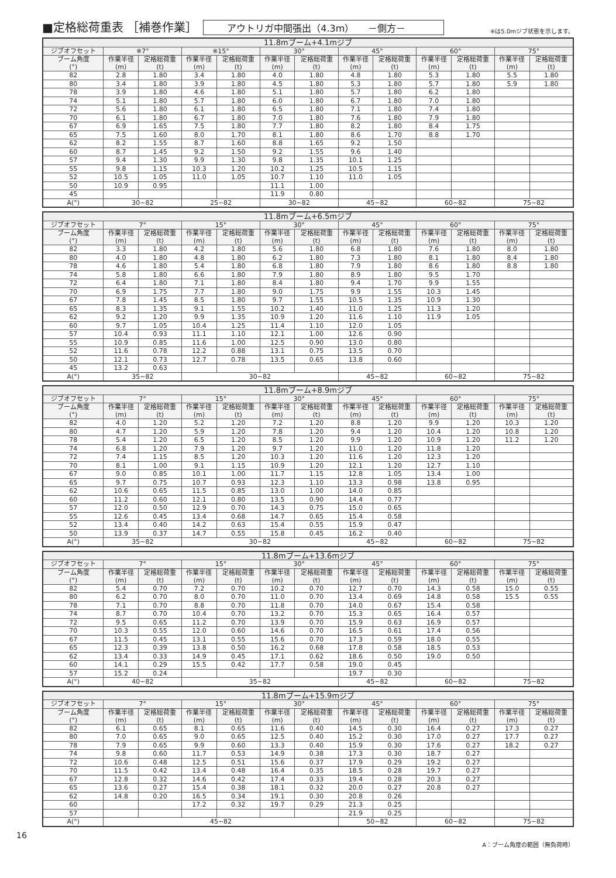■定格総荷重表 ［補巻作業］
アウトリガ中間張出（4.3m）　　－側方－
※は5.0mジブ状態を示します。
| 11.8mブーム+4.1mジブ | | | | | | | | | | | | |
| --- | --- | --- | --- | --- | --- | --- | --- | --- | --- | --- | --- | --- |
| ジブオフセット | ※7° | | ※15° | | 30° | | 45° | | 60° | | 75° | |
| ブーム角度 (°) | 作業半径 (m) | 定格総荷重 (t) | 作業半径 (m) | 定格総荷重 (t) | 作業半径 (m) | 定格総荷重 (t) | 作業半径 (m) | 定格総荷重 (t) | 作業半径 (m) | 定格総荷重 (t) | 作業半径 (m) | 定格総荷重 (t) |
| 82 | 2.8 | 1.80 | 3.4 | 1.80 | 4.0 | 1.80 | 4.8 | 1.80 | 5.3 | 1.80 | 5.5 | 1.80 |
| 80 | 3.4 | 1.80 | 3.9 | 1.80 | 4.5 | 1.80 | 5.3 | 1.80 | 5.7 | 1.80 | 5.9 | 1.80 |
| 78 | 3.9 | 1.80 | 4.6 | 1.80 | 5.1 | 1.80 | 5.7 | 1.80 | 6.2 | 1.80 | | |
| 74 | 5.1 | 1.80 | 5.7 | 1.80 | 6.0 | 1.80 | 6.7 | 1.80 | 7.0 | 1.80 | | |
| 72 | 5.6 | 1.80 | 6.1 | 1.80 | 6.5 | 1.80 | 7.1 | 1.80 | 7.4 | 1.80 | | |
| 70 | 6.1 | 1.80 | 6.7 | 1.80 | 7.0 | 1.80 | 7.6 | 1.80 | 7.9 | 1.80 | | |
| 67 | 6.9 | 1.65 | 7.5 | 1.80 | 7.7 | 1.80 | 8.2 | 1.80 | 8.4 | 1.75 | | |
| 65 | 7.5 | 1.60 | 8.0 | 1.70 | 8.1 | 1.80 | 8.6 | 1.70 | 8.8 | 1.70 | | |
| 62 | 8.2 | 1.55 | 8.7 | 1.60 | 8.8 | 1.65 | 9.2 | 1.50 | | | | |
| 60 | 8.7 | 1.45 | 9.2 | 1.50 | 9.2 | 1.55 | 9.6 | 1.40 | | | | |
| 57 | 9.4 | 1.30 | 9.9 | 1.30 | 9.8 | 1.35 | 10.1 | 1.25 | | | | |
| 55 | 9.8 | 1.15 | 10.3 | 1.20 | 10.2 | 1.25 | 10.5 | 1.15 | | | | |
| 52 | 10.5 | 1.05 | 11.0 | 1.05 | 10.7 | 1.10 | 11.0 | 1.05 | | | | |
| 50 | 10.9 | 0.95 | | | 11.1 | 1.00 | | | | | | |
| 45 | | | | | 11.9 | 0.80 | | | | | | |
| A(°) | 30~82 | | 25~82 | | 30~82 | | 45~82 | | 60~82 | | 75~82 | |
| 11.8mブーム+6.5mジブ | | | | | | | | | | | | |
| --- | --- | --- | --- | --- | --- | --- | --- | --- | --- | --- | --- | --- |
| ジブオフセット | 7° | | 15° | | 30° | | 45° | | 60° | | 75° | |
| ブーム角度 (°) | 作業半径 (m) | 定格総荷重 (t) | 作業半径 (m) | 定格総荷重 (t) | 作業半径 (m) | 定格総荷重 (t) | 作業半径 (m) | 定格総荷重 (t) | 作業半径 (m) | 定格総荷重 (t) | 作業半径 (m) | 定格総荷重 (t) |
| 82 | 3.3 | 1.80 | 4.2 | 1.80 | 5.6 | 1.80 | 6.8 | 1.80 | 7.6 | 1.80 | 8.0 | 1.80 |
| 80 | 4.0 | 1.80 | 4.8 | 1.80 | 6.2 | 1.80 | 7.3 | 1.80 | 8.1 | 1.80 | 8.4 | 1.80 |
| 78 | 4.6 | 1.80 | 5.4 | 1.80 | 6.8 | 1.80 | 7.9 | 1.80 | 8.6 | 1.80 | 8.8 | 1.80 |
| 74 | 5.8 | 1.80 | 6.6 | 1.80 | 7.9 | 1.80 | 8.9 | 1.80 | 9.5 | 1.70 | | |
| 72 | 6.4 | 1.80 | 7.1 | 1.80 | 8.4 | 1.80 | 9.4 | 1.70 | 9.9 | 1.55 | | |
| 70 | 6.9 | 1.75 | 7.7 | 1.80 | 9.0 | 1.75 | 9.9 | 1.55 | 10.3 | 1.45 | | |
| 67 | 7.8 | 1.45 | 8.5 | 1.80 | 9.7 | 1.55 | 10.5 | 1.35 | 10.9 | 1.30 | | |
| 65 | 8.3 | 1.35 | 9.1 | 1.55 | 10.2 | 1.40 | 11.0 | 1.25 | 11.3 | 1.20 | | |
| 62 | 9.2 | 1.20 | 9.9 | 1.35 | 10.9 | 1.20 | 11.6 | 1.10 | 11.9 | 1.05 | | |
| 60 | 9.7 | 1.05 | 10.4 | 1.25 | 11.4 | 1.10 | 12.0 | 1.05 | | | | |
| 57 | 10.4 | 0.93 | 11.1 | 1.10 | 12.1 | 1.00 | 12.6 | 0.90 | | | | |
| 55 | 10.9 | 0.85 | 11.6 | 1.00 | 12.5 | 0.90 | 13.0 | 0.80 | | | | |
| 52 | 11.6 | 0.78 | 12.2 | 0.88 | 13.1 | 0.75 | 13.5 | 0.70 | | | | |
| 50 | 12.1 | 0.73 | 12.7 | 0.78 | 13.5 | 0.65 | 13.8 | 0.60 | | | | |
| 45 | 13.2 | 0.63 | | | | | | | | | | |
| A(°) | 35~82 | | 30~82 | | | | 45~82 | | 60~82 | | 75~82 | |
| 11.8mブーム+8.9mジブ | | | | | | | | | | | | |
| --- | --- | --- | --- | --- | --- | --- | --- | --- | --- | --- | --- | --- |
| ジブオフセット | 7° | | 15° | | 30° | | 45° | | 60° | | 75° | |
| ブーム角度 (°) | 作業半径 (m) | 定格総荷重 (t) | 作業半径 (m) | 定格総荷重 (t) | 作業半径 (m) | 定格総荷重 (t) | 作業半径 (m) | 定格総荷重 (t) | 作業半径 (m) | 定格総荷重 (t) | 作業半径 (m) | 定格総荷重 (t) |
| 82 | 4.0 | 1.20 | 5.2 | 1.20 | 7.2 | 1.20 | 8.8 | 1.20 | 9.9 | 1.20 | 10.3 | 1.20 |
| 80 | 4.7 | 1.20 | 5.9 | 1.20 | 7.8 | 1.20 | 9.4 | 1.20 | 10.4 | 1.20 | 10.8 | 1.20 |
| 78 | 5.4 | 1.20 | 6.5 | 1.20 | 8.5 | 1.20 | 9.9 | 1.20 | 10.9 | 1.20 | 11.2 | 1.20 |
| 74 | 6.8 | 1.20 | 7.9 | 1.20 | 9.7 | 1.20 | 11.0 | 1.20 | 11.8 | 1.20 | | |
| 72 | 7.4 | 1.15 | 8.5 | 1.20 | 10.3 | 1.20 | 11.6 | 1.20 | 12.3 | 1.20 | | |
| 70 | 8.1 | 1.00 | 9.1 | 1.15 | 10.9 | 1.20 | 12.1 | 1.20 | 12.7 | 1.10 | | |
| 67 | 9.0 | 0.85 | 10.1 | 1.00 | 11.7 | 1.15 | 12.8 | 1.05 | 13.4 | 1.00 | | |
| 65 | 9.7 | 0.75 | 10.7 | 0.93 | 12.3 | 1.10 | 13.3 | 0.98 | 13.8 | 0.95 | | |
| 62 | 10.6 | 0.65 | 11.5 | 0.85 | 13.0 | 1.00 | 14.0 | 0.85 | | | | |
| 60 | 11.2 | 0.60 | 12.1 | 0.80 | 13.5 | 0.90 | 14.4 | 0.77 | | | | |
| 57 | 12.0 | 0.50 | 12.9 | 0.70 | 14.3 | 0.75 | 15.0 | 0.65 | | | | |
| 55 | 12.6 | 0.45 | 13.4 | 0.68 | 14.7 | 0.65 | 15.4 | 0.58 | | | | |
| 52 | 13.4 | 0.40 | 14.2 | 0.63 | 15.4 | 0.55 | 15.9 | 0.47 | | | | |
| 50 | 13.9 | 0.37 | 14.7 | 0.55 | 15.8 | 0.45 | 16.2 | 0.40 | | | | |
| A(°) | 35~82 | | 30~82 | | | | 45~82 | | 60~82 | | 75~82 | |
| 11.8mブーム+13.6mジブ | | | | | | | | | | | | |
| --- | --- | --- | --- | --- | --- | --- | --- | --- | --- | --- | --- | --- |
| ジブオフセット | 7° | | 15° | | 30° | | 45° | | 60° | | 75° | |
| ブーム角度 (°) | 作業半径 (m) | 定格総荷重 (t) | 作業半径 (m) | 定格総荷重 (t) | 作業半径 (m) | 定格総荷重 (t) | 作業半径 (m) | 定格総荷重 (t) | 作業半径 (m) | 定格総荷重 (t) | 作業半径 (m) | 定格総荷重 (t) |
| 82 | 5.4 | 0.70 | 7.2 | 0.70 | 10.2 | 0.70 | 12.7 | 0.70 | 14.3 | 0.58 | 15.0 | 0.55 |
| 80 | 6.2 | 0.70 | 8.0 | 0.70 | 11.0 | 0.70 | 13.4 | 0.69 | 14.8 | 0.58 | 15.5 | 0.55 |
| 78 | 7.1 | 0.70 | 8.8 | 0.70 | 11.8 | 0.70 | 14.0 | 0.67 | 15.4 | 0.58 | | |
| 74 | 8.7 | 0.70 | 10.4 | 0.70 | 13.2 | 0.70 | 15.3 | 0.65 | 16.4 | 0.57 | | |
| 72 | 9.5 | 0.65 | 11.2 | 0.70 | 13.9 | 0.70 | 15.9 | 0.63 | 16.9 | 0.57 | | |
| 70 | 10.3 | 0.55 | 12.0 | 0.60 | 14.6 | 0.70 | 16.5 | 0.61 | 17.4 | 0.56 | | |
| 67 | 11.5 | 0.45 | 13.1 | 0.55 | 15.6 | 0.70 | 17.3 | 0.59 | 18.0 | 0.55 | | |
| 65 | 12.3 | 0.39 | 13.8 | 0.50 | 16.2 | 0.68 | 17.8 | 0.58 | 18.5 | 0.53 | | |
| 62 | 13.4 | 0.33 | 14.9 | 0.45 | 17.1 | 0.62 | 18.6 | 0.50 | 19.0 | 0.50 | | |
| 60 | 14.1 | 0.29 | 15.5 | 0.42 | 17.7 | 0.58 | 19.0 | 0.45 | | | | |
| 57 | 15.2 | 0.24 | | | | | 19.7 | 0.30 | | | | |
| A(°) | 40~82 | | 35~82 | | | | 45~82 | | 60~82 | | 75~82 | |
| 11.8mブーム+15.9mジブ | | | | | | | | | | | | |
| --- | --- | --- | --- | --- | --- | --- | --- | --- | --- | --- | --- | --- |
| ジブオフセット | 7° | | 15° | | 30° | | 45° | | 60° | | 75° | |
| ブーム角度 (°) | 作業半径 (m) | 定格総荷重 (t) | 作業半径 (m) | 定格総荷重 (t) | 作業半径 (m) | 定格総荷重 (t) | 作業半径 (m) | 定格総荷重 (t) | 作業半径 (m) | 定格総荷重 (t) | 作業半径 (m) | 定格総荷重 (t) |
| 82 | 6.1 | 0.65 | 8.1 | 0.65 | 11.6 | 0.40 | 14.5 | 0.30 | 16.4 | 0.27 | 17.3 | 0.27 |
| 80 | 7.0 | 0.65 | 9.0 | 0.65 | 12.5 | 0.40 | 15.2 | 0.30 | 17.0 | 0.27 | 17.7 | 0.27 |
| 78 | 7.9 | 0.65 | 9.9 | 0.60 | 13.3 | 0.40 | 15.9 | 0.30 | 17.6 | 0.27 | 18.2 | 0.27 |
| 74 | 9.8 | 0.60 | 11.7 | 0.53 | 14.9 | 0.38 | 17.3 | 0.30 | 18.7 | 0.27 | | |
| 72 | 10.6 | 0.48 | 12.5 | 0.51 | 15.6 | 0.37 | 17.9 | 0.29 | 19.2 | 0.27 | | |
| 70 | 11.5 | 0.42 | 13.4 | 0.48 | 16.4 | 0.35 | 18.5 | 0.28 | 19.7 | 0.27 | | |
| 67 | 12.8 | 0.32 | 14.6 | 0.42 | 17.4 | 0.33 | 19.4 | 0.28 | 20.3 | 0.27 | | |
| 65 | 13.6 | 0.27 | 15.4 | 0.38 | 18.1 | 0.32 | 20.0 | 0.27 | 20.8 | 0.27 | | |
| 62 | 14.8 | 0.20 | 16.5 | 0.34 | 19.1 | 0.30 | 20.8 | 0.26 | | | | |
| 60 | | | 17.2 | 0.32 | 19.7 | 0.29 | 21.3 | 0.25 | | | | |
| 57 | | | | | | | 21.9 | 0.25 | | | | |
| A(°) | 45~82 | | | | | | 50~82 | | 60~82 | | 75~82 | |
16
A：ブーム角度の範囲（無負荷時）